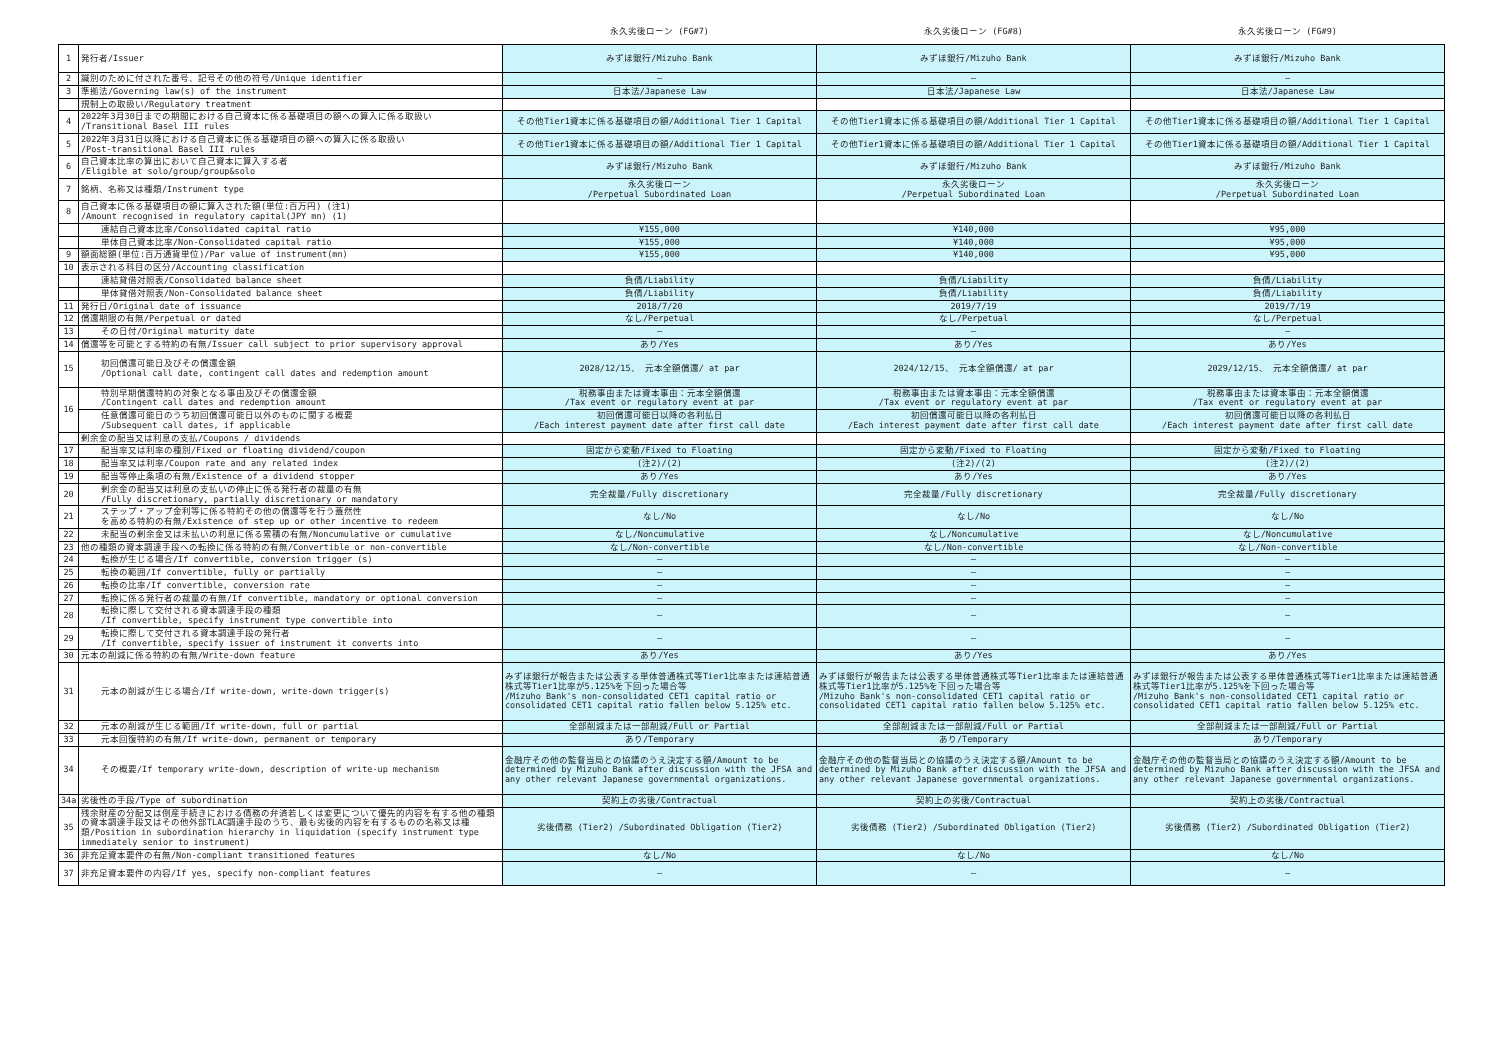| | | 永久劣後ローン (FG#7) | 永久劣後ローン (FG#8) | 永久劣後ローン (FG#9) |
| --- | --- | --- | --- | --- |
| 1 | 発行者/Issuer | みずほ銀行/Mizuho Bank | みずほ銀行/Mizuho Bank | みずほ銀行/Mizuho Bank |
| 2 | 識別のために付された番号、記号その他の符号/Unique identifier | — | — | — |
| 3 | 準拠法/Governing law(s) of the instrument | 日本法/Japanese Law | 日本法/Japanese Law | 日本法/Japanese Law |
| | 規制上の取扱い/Regulatory treatment | | | |
| 4 | 2022年3月30日までの期間における自己資本に係る基礎項目の額への算入に係る取扱い /Transitional Basel III rules | その他Tier1資本に係る基礎項目の額/Additional Tier 1 Capital | その他Tier1資本に係る基礎項目の額/Additional Tier 1 Capital | その他Tier1資本に係る基礎項目の額/Additional Tier 1 Capital |
| 5 | 2022年3月31日以降における自己資本に係る基礎項目の額への算入に係る取扱い /Post-transitional Basel III rules | その他Tier1資本に係る基礎項目の額/Additional Tier 1 Capital | その他Tier1資本に係る基礎項目の額/Additional Tier 1 Capital | その他Tier1資本に係る基礎項目の額/Additional Tier 1 Capital |
| 6 | 自己資本比率の算出において自己資本に算入する者 /Eligible at solo/group/group&solo | みずほ銀行/Mizuho Bank | みずほ銀行/Mizuho Bank | みずほ銀行/Mizuho Bank |
| 7 | 銘柄、名称又は種類/Instrument type | 永久劣後ローン /Perpetual Subordinated Loan | 永久劣後ローン /Perpetual Subordinated Loan | 永久劣後ローン /Perpetual Subordinated Loan |
| 8 | 自己資本に係る基礎項目の額に算入された額(単位:百万円) (注1) /Amount recognised in regulatory capital(JPY mn) (1) | | | |
| | 連結自己資本比率/Consolidated capital ratio | ¥155,000 | ¥140,000 | ¥95,000 |
| | 単体自己資本比率/Non-Consolidated capital ratio | ¥155,000 | ¥140,000 | ¥95,000 |
| 9 | 額面総額(単位:百万通貨単位)/Par value of instrument(mn) | ¥155,000 | ¥140,000 | ¥95,000 |
| 10 | 表示される科目の区分/Accounting classification | | | |
| | 連結貸借対照表/Consolidated balance sheet | 負債/Liability | 負債/Liability | 負債/Liability |
| | 単体貸借対照表/Non-Consolidated balance sheet | 負債/Liability | 負債/Liability | 負債/Liability |
| 11 | 発行日/Original date of issuance | 2018/7/20 | 2019/7/19 | 2019/7/19 |
| 12 | 償還期限の有無/Perpetual or dated | なし/Perpetual | なし/Perpetual | なし/Perpetual |
| 13 | その日付/Original maturity date | — | — | — |
| 14 | 償還等を可能とする特約の有無/Issuer call subject to prior supervisory approval | あり/Yes | あり/Yes | あり/Yes |
| 15 | 初回償還可能日及びその償還金額 /Optional call date, contingent call dates and redemption amount | 2028/12/15、 元本全額償還/ at par | 2024/12/15、 元本全額償還/ at par | 2029/12/15、 元本全額償還/ at par |
| 16 | 特別早期償還特約の対象となる事由及びその償還金額 /Contingent call dates and redemption amount | 税務事由または資本事由：元本全額償還 /Tax event or regulatory event at par | 税務事由または資本事由：元本全額償還 /Tax event or regulatory event at par | 税務事由または資本事由：元本全額償還 /Tax event or regulatory event at par |
| | 任意償還可能日のうち初回償還可能日以外のものに関する概要 /Subsequent call dates, if applicable | 初回償還可能日以降の各利払日 /Each interest payment date after first call date | 初回償還可能日以降の各利払日 /Each interest payment date after first call date | 初回償還可能日以降の各利払日 /Each interest payment date after first call date |
| | 剰余金の配当又は利息の支払/Coupons / dividends | | | |
| 17 | 配当率又は利率の種別/Fixed or floating dividend/coupon | 固定から変動/Fixed to Floating | 固定から変動/Fixed to Floating | 固定から変動/Fixed to Floating |
| 18 | 配当率又は利率/Coupon rate and any related index | (注2)/(2) | (注2)/(2) | (注2)/(2) |
| 19 | 配当等停止条項の有無/Existence of a dividend stopper | あり/Yes | あり/Yes | あり/Yes |
| 20 | 剰余金の配当又は利息の支払いの停止に係る発行者の裁量の有無 /Fully discretionary, partially discretionary or mandatory | 完全裁量/Fully discretionary | 完全裁量/Fully discretionary | 完全裁量/Fully discretionary |
| 21 | ステップ・アップ金利等に係る特約その他の償還等を行う蓋然性 を高める特約の有無/Existence of step up or other incentive to redeem | なし/No | なし/No | なし/No |
| 22 | 未配当の剰余金又は未払いの利息に係る累積の有無/Noncumulative or cumulative | なし/Noncumulative | なし/Noncumulative | なし/Noncumulative |
| 23 | 他の種類の資本調達手段への転換に係る特約の有無/Convertible or non-convertible | なし/Non-convertible | なし/Non-convertible | なし/Non-convertible |
| 24 | 転換が生じる場合/If convertible, conversion trigger (s) | — | — | — |
| 25 | 転換の範囲/If convertible, fully or partially | — | — | — |
| 26 | 転換の比率/If convertible, conversion rate | — | — | — |
| 27 | 転換に係る発行者の裁量の有無/If convertible, mandatory or optional conversion | — | — | — |
| 28 | 転換に際して交付される資本調達手段の種類 /If convertible, specify instrument type convertible into | — | — | — |
| 29 | 転換に際して交付される資本調達手段の発行者 /If convertible, specify issuer of instrument it converts into | — | — | — |
| 30 | 元本の削減に係る特約の有無/Write-down feature | あり/Yes | あり/Yes | あり/Yes |
| 31 | 元本の削減が生じる場合/If write-down, write-down trigger(s) | みずほ銀行が報告または公表する単体普通株式等Tier1比率または連結普通株式等Tier1比率が5.125%を下回った場合等 /Mizuho Bank's non-consolidated CET1 capital ratio or consolidated CET1 capital ratio fallen below 5.125% etc. | みずほ銀行が報告または公表する単体普通株式等Tier1比率または連結普通株式等Tier1比率が5.125%を下回った場合等 /Mizuho Bank's non-consolidated CET1 capital ratio or consolidated CET1 capital ratio fallen below 5.125% etc. | みずほ銀行が報告または公表する単体普通株式等Tier1比率または連結普通株式等Tier1比率が5.125%を下回った場合等 /Mizuho Bank's non-consolidated CET1 capital ratio or consolidated CET1 capital ratio fallen below 5.125% etc. |
| 32 | 元本の削減が生じる範囲/If write-down, full or partial | 全部削減または一部削減/Full or Partial | 全部削減または一部削減/Full or Partial | 全部削減または一部削減/Full or Partial |
| 33 | 元本回復特約の有無/If write-down, permanent or temporary | あり/Temporary | あり/Temporary | あり/Temporary |
| 34 | その概要/If temporary write-down, description of write-up mechanism | 金融庁その他の監督当局との協議のうえ決定する額/Amount to be determined by Mizuho Bank after discussion with the JFSA and any other relevant Japanese governmental organizations. | 金融庁その他の監督当局との協議のうえ決定する額/Amount to be determined by Mizuho Bank after discussion with the JFSA and any other relevant Japanese governmental organizations. | 金融庁その他の監督当局との協議のうえ決定する額/Amount to be determined by Mizuho Bank after discussion with the JFSA and any other relevant Japanese governmental organizations. |
| 34a | 劣後性の手段/Type of subordination | 契約上の劣後/Contractual | 契約上の劣後/Contractual | 契約上の劣後/Contractual |
| 35 | 残余財産の分配又は倒産手続きにおける債務の弁済若しくは変更について優先的内容を有する他の種類の資本調達手段又はその他外部TLAC調達手段のうち、最も劣後的内容を有するものの名称又は種類/Position in subordination hierarchy in liquidation (specify instrument type immediately senior to instrument) | 劣後債務 (Tier2) /Subordinated Obligation (Tier2) | 劣後債務 (Tier2) /Subordinated Obligation (Tier2) | 劣後債務 (Tier2) /Subordinated Obligation (Tier2) |
| 36 | 非充足資本要件の有無/Non-compliant transitioned features | なし/No | なし/No | なし/No |
| 37 | 非充足資本要件の内容/If yes, specify non-compliant features | — | — | — |